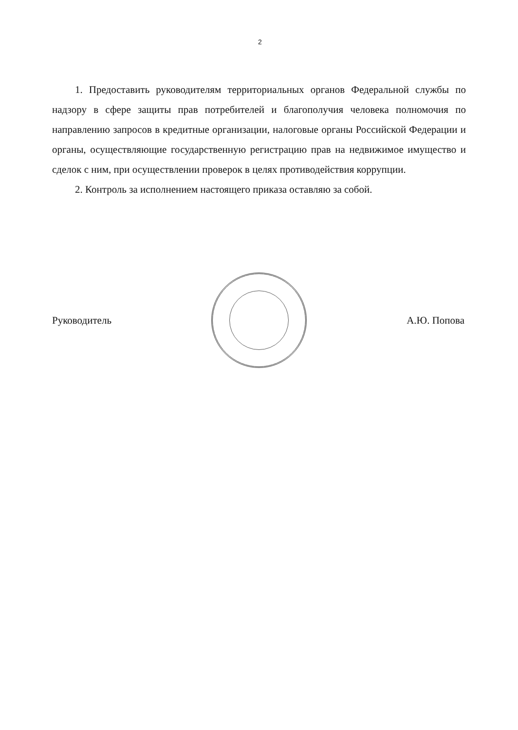2
1. Предоставить руководителям территориальных органов Федеральной службы по надзору в сфере защиты прав потребителей и благополучия человека полномочия по направлению запросов в кредитные организации, налоговые органы Российской Федерации и органы, осуществляющие государственную регистрацию прав на недвижимое имущество и сделок с ним, при осуществлении проверок в целях противодействия коррупции.
2. Контроль за исполнением настоящего приказа оставляю за собой.
Руководитель А.Ю. Попова